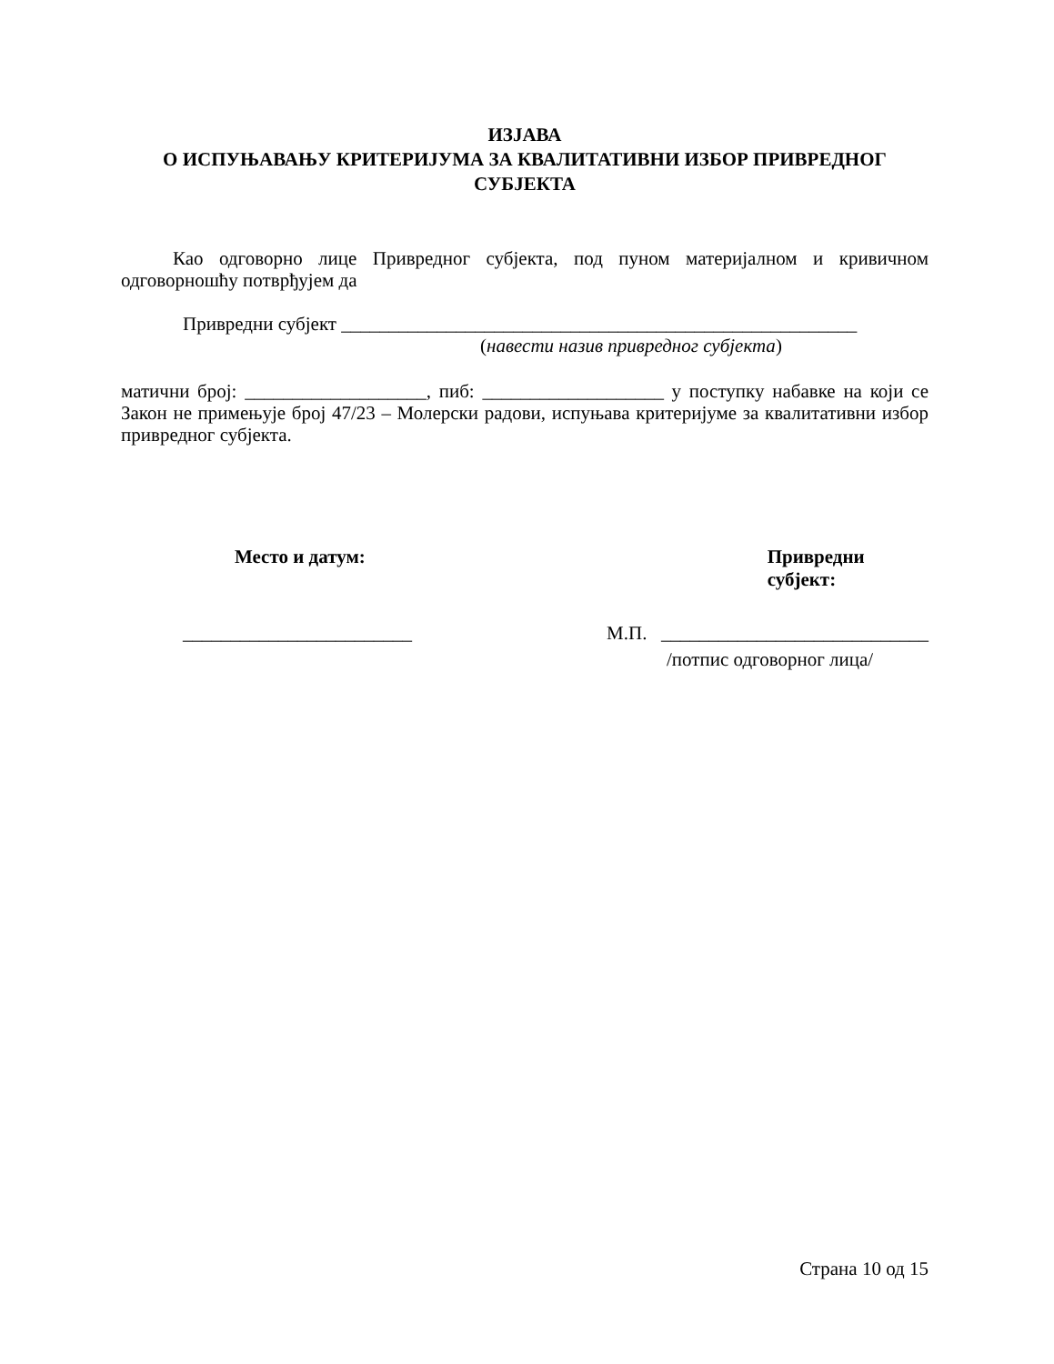ИЗЈАВА
О ИСПУЊАВАЊУ КРИТЕРИЈУМА ЗА КВАЛИТАТИВНИ ИЗБОР ПРИВРЕДНОГ
СУБЈЕКТА
Као одговорно лице Привредног субјекта, под пуном материјалном и кривичном одговорношћу потврђујем да
Привредни субјект ______________________________________________________
(навести назив привредног субјекта)
матични број: ___________________, пиб: ___________________ у поступку набавке на који се Закон не примењује број 47/23 – Молерски радови, испуњава критеријуме за квалитативни избор привредног субјекта.
Место и датум: Привредни субјект:
________________________ М.П. ____________________________
/потпис одговорног лица/
Страна 10 од 15